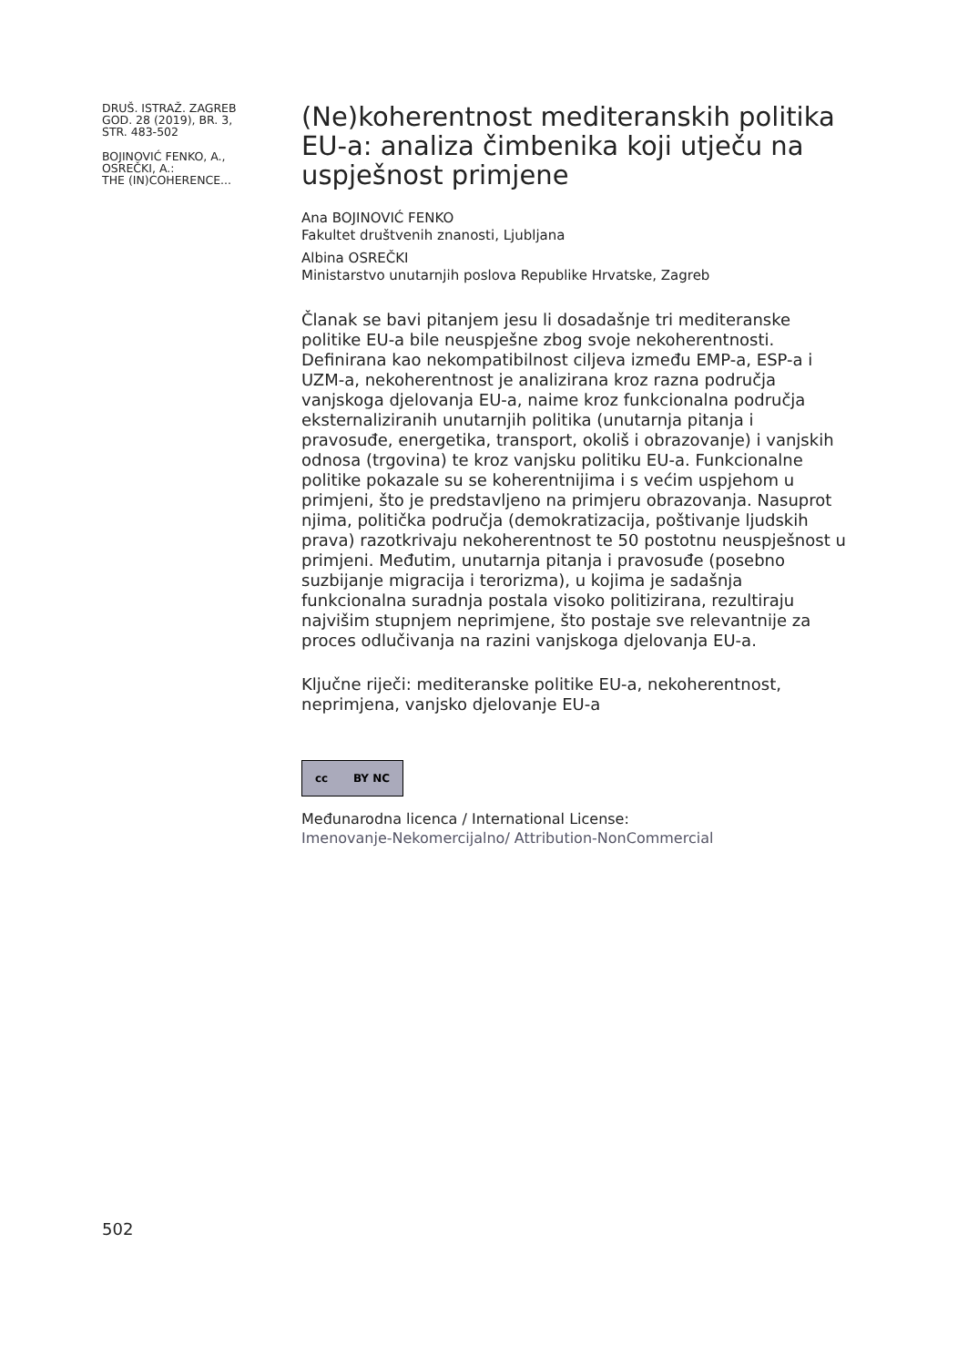DRUŠ. ISTRAŽ. ZAGREB
GOD. 28 (2019), BR. 3,
STR. 483-502
BOJINOVIĆ FENKO, A.,
OSREČKI, A.:
THE (IN)COHERENCE...
(Ne)koherentnost mediteranskih politika EU-a: analiza čimbenika koji utječu na uspješnost primjene
Ana BOJINOVIĆ FENKO
Fakultet društvenih znanosti, Ljubljana
Albina OSREČKI
Ministarstvo unutarnjih poslova Republike Hrvatske, Zagreb
Članak se bavi pitanjem jesu li dosadašnje tri mediteranske politike EU-a bile neuspješne zbog svoje nekoherentnosti. Definirana kao nekompatibilnost ciljeva između EMP-a, ESP-a i UZM-a, nekoherentnost je analizirana kroz razna područja vanjskoga djelovanja EU-a, naime kroz funkcionalna područja eksternaliziranih unutarnjih politika (unutarnja pitanja i pravosuđe, energetika, transport, okoliš i obrazovanje) i vanjskih odnosa (trgovina) te kroz vanjsku politiku EU-a. Funkcionalne politike pokazale su se koherentnijima i s većim uspjehom u primjeni, što je predstavljeno na primjeru obrazovanja. Nasuprot njima, politička područja (demokratizacija, poštivanje ljudskih prava) razotkrivaju nekoherentnost te 50 postotnu neuspješnost u primjeni. Međutim, unutarnja pitanja i pravosuđe (posebno suzbijanje migracija i terorizma), u kojima je sadašnja funkcionalna suradnja postala visoko politizirana, rezultiraju najvišim stupnjem neprimjene, što postaje sve relevantnije za proces odlučivanja na razini vanjskoga djelovanja EU-a.
Ključne riječi: mediteranske politike EU-a, nekoherentnost, neprimjena, vanjsko djelovanje EU-a
cc BY NC
Međunarodna licenca / International License:
Imenovanje-Nekomercijalno/ Attribution-NonCommercial
502